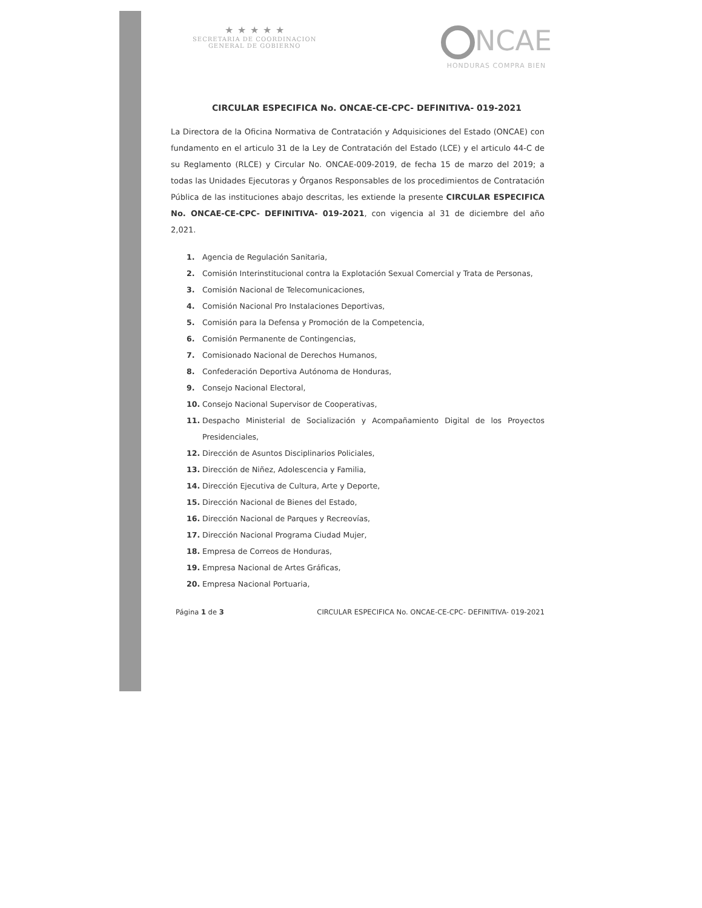★ ★ ★ ★ ★
SECRETARIA DE COORDINACION
GENERAL DE GOBIERNO
NCAE
HONDURAS COMPRA BIEN
CIRCULAR ESPECIFICA No. ONCAE-CE-CPC- DEFINITIVA- 019-2021
La Directora de la Oficina Normativa de Contratación y Adquisiciones del Estado (ONCAE) con fundamento en el articulo 31 de la Ley de Contratación del Estado (LCE) y el articulo 44-C de su Reglamento (RLCE) y Circular No. ONCAE-009-2019, de fecha 15 de marzo del 2019; a todas las Unidades Ejecutoras y Órganos Responsables de los procedimientos de Contratación Pública de las instituciones abajo descritas, les extiende la presente CIRCULAR ESPECIFICA No. ONCAE-CE-CPC- DEFINITIVA- 019-2021, con vigencia al 31 de diciembre del año 2,021.
1. Agencia de Regulación Sanitaria,
2. Comisión Interinstitucional contra la Explotación Sexual Comercial y Trata de Personas,
3. Comisión Nacional de Telecomunicaciones,
4. Comisión Nacional Pro Instalaciones Deportivas,
5. Comisión para la Defensa y Promoción de la Competencia,
6. Comisión Permanente de Contingencias,
7. Comisionado Nacional de Derechos Humanos,
8. Confederación Deportiva Autónoma de Honduras,
9. Consejo Nacional Electoral,
10. Consejo Nacional Supervisor de Cooperativas,
11. Despacho Ministerial de Socialización y Acompañamiento Digital de los Proyectos Presidenciales,
12. Dirección de Asuntos Disciplinarios Policiales,
13. Dirección de Niñez, Adolescencia y Familia,
14. Dirección Ejecutiva de Cultura, Arte y Deporte,
15. Dirección Nacional de Bienes del Estado,
16. Dirección Nacional de Parques y Recreovías,
17. Dirección Nacional Programa Ciudad Mujer,
18. Empresa de Correos de Honduras,
19. Empresa Nacional de Artes Gráficas,
20. Empresa Nacional Portuaria,
Página 1 de 3 CIRCULAR ESPECIFICA No. ONCAE-CE-CPC- DEFINITIVA- 019-2021